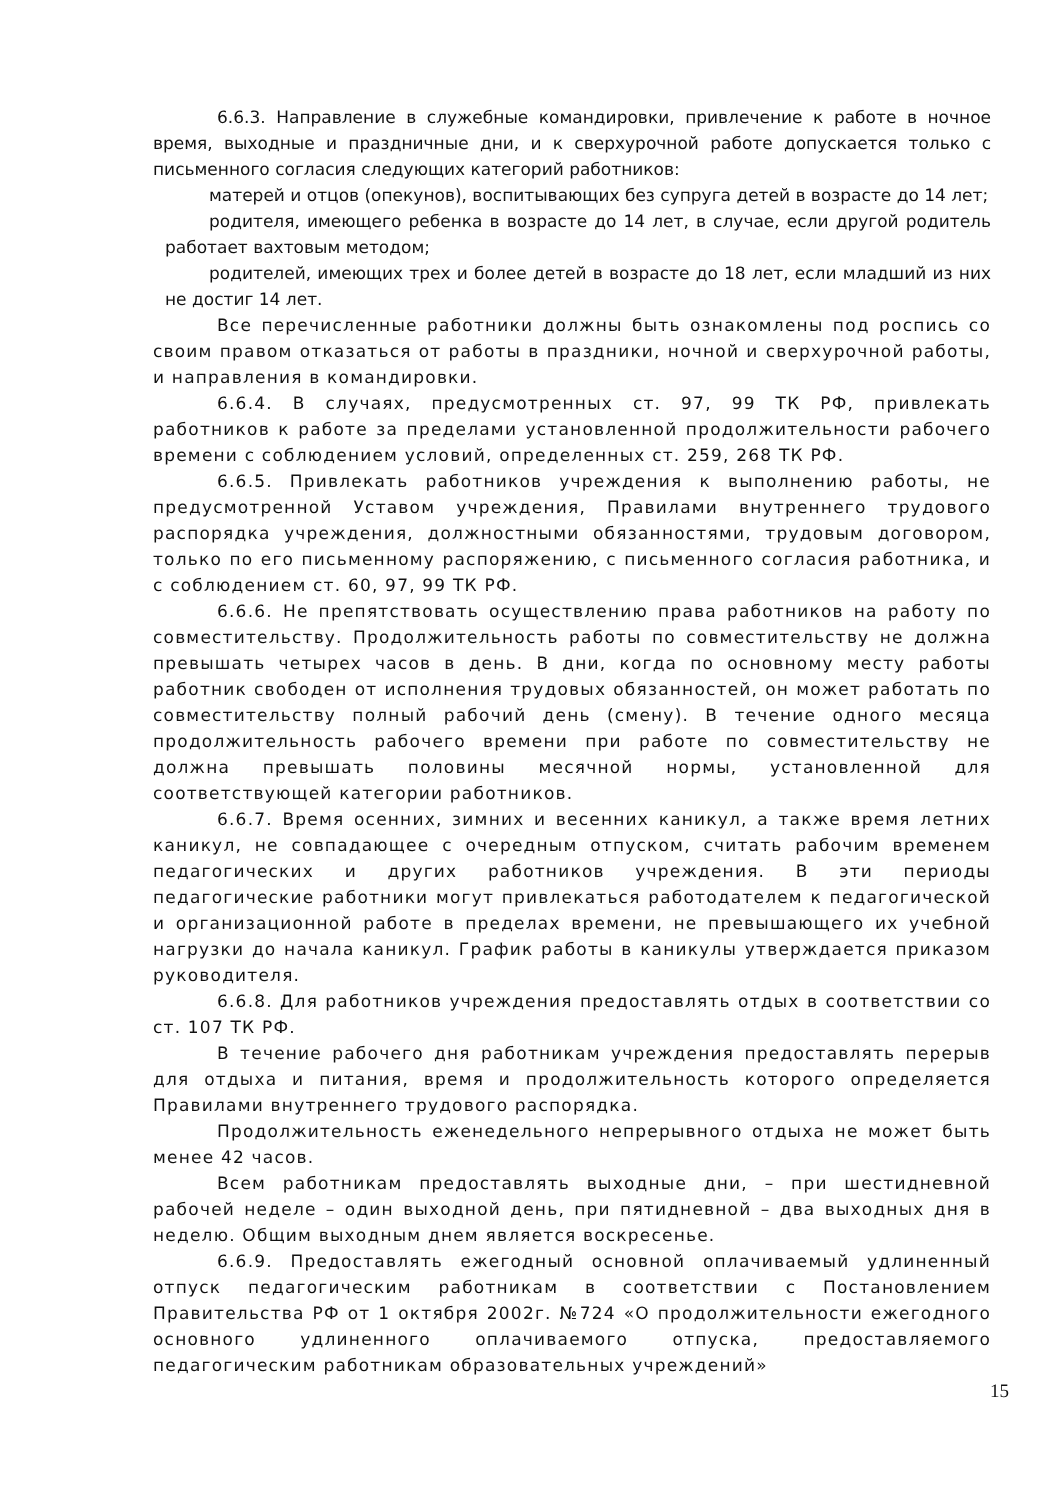6.6.3. Направление в служебные командировки, привлечение к работе в ночное время, выходные и праздничные дни, и к сверхурочной работе допускается только с письменного согласия следующих категорий работников:
матерей и отцов (опекунов), воспитывающих без супруга детей в возрасте до 14 лет;
родителя, имеющего ребенка в возрасте до 14 лет, в случае, если другой родитель работает вахтовым методом;
родителей, имеющих трех и более детей в возрасте до 18 лет, если младший из них не достиг 14 лет.
Все перечисленные работники должны быть ознакомлены под роспись со своим правом отказаться от работы в праздники, ночной и сверхурочной работы, и направления в командировки.
6.6.4. В случаях, предусмотренных ст. 97, 99 ТК РФ, привлекать работников к работе за пределами установленной продолжительности рабочего времени с соблюдением условий, определенных ст. 259, 268 ТК РФ.
6.6.5. Привлекать работников учреждения к выполнению работы, не предусмотренной Уставом учреждения, Правилами внутреннего трудового распорядка учреждения, должностными обязанностями, трудовым договором, только по его письменному распоряжению, с письменного согласия работника, и с соблюдением ст. 60, 97, 99 ТК РФ.
6.6.6. Не препятствовать осуществлению права работников на работу по совместительству. Продолжительность работы по совместительству не должна превышать четырех часов в день. В дни, когда по основному месту работы работник свободен от исполнения трудовых обязанностей, он может работать по совместительству полный рабочий день (смену). В течение одного месяца продолжительность рабочего времени при работе по совместительству не должна превышать половины месячной нормы, установленной для соответствующей категории работников.
6.6.7. Время осенних, зимних и весенних каникул, а также время летних каникул, не совпадающее с очередным отпуском, считать рабочим временем педагогических и других работников учреждения. В эти периоды педагогические работники могут привлекаться работодателем к педагогической и организационной работе в пределах времени, не превышающего их учебной нагрузки до начала каникул. График работы в каникулы утверждается приказом руководителя.
6.6.8. Для работников учреждения предоставлять отдых в соответствии со ст. 107 ТК РФ.
В течение рабочего дня работникам учреждения предоставлять перерыв для отдыха и питания, время и продолжительность которого определяется Правилами внутреннего трудового распорядка.
Продолжительность еженедельного непрерывного отдыха не может быть менее 42 часов.
Всем работникам предоставлять выходные дни, – при шестидневной рабочей неделе – один выходной день, при пятидневной – два выходных дня в неделю. Общим выходным днем является воскресенье.
6.6.9. Предоставлять ежегодный основной оплачиваемый удлиненный отпуск педагогическим работникам в соответствии с Постановлением Правительства РФ от 1 октября 2002г. №724 «О продолжительности ежегодного основного удлиненного оплачиваемого отпуска, предоставляемого педагогическим работникам образовательных учреждений»
15